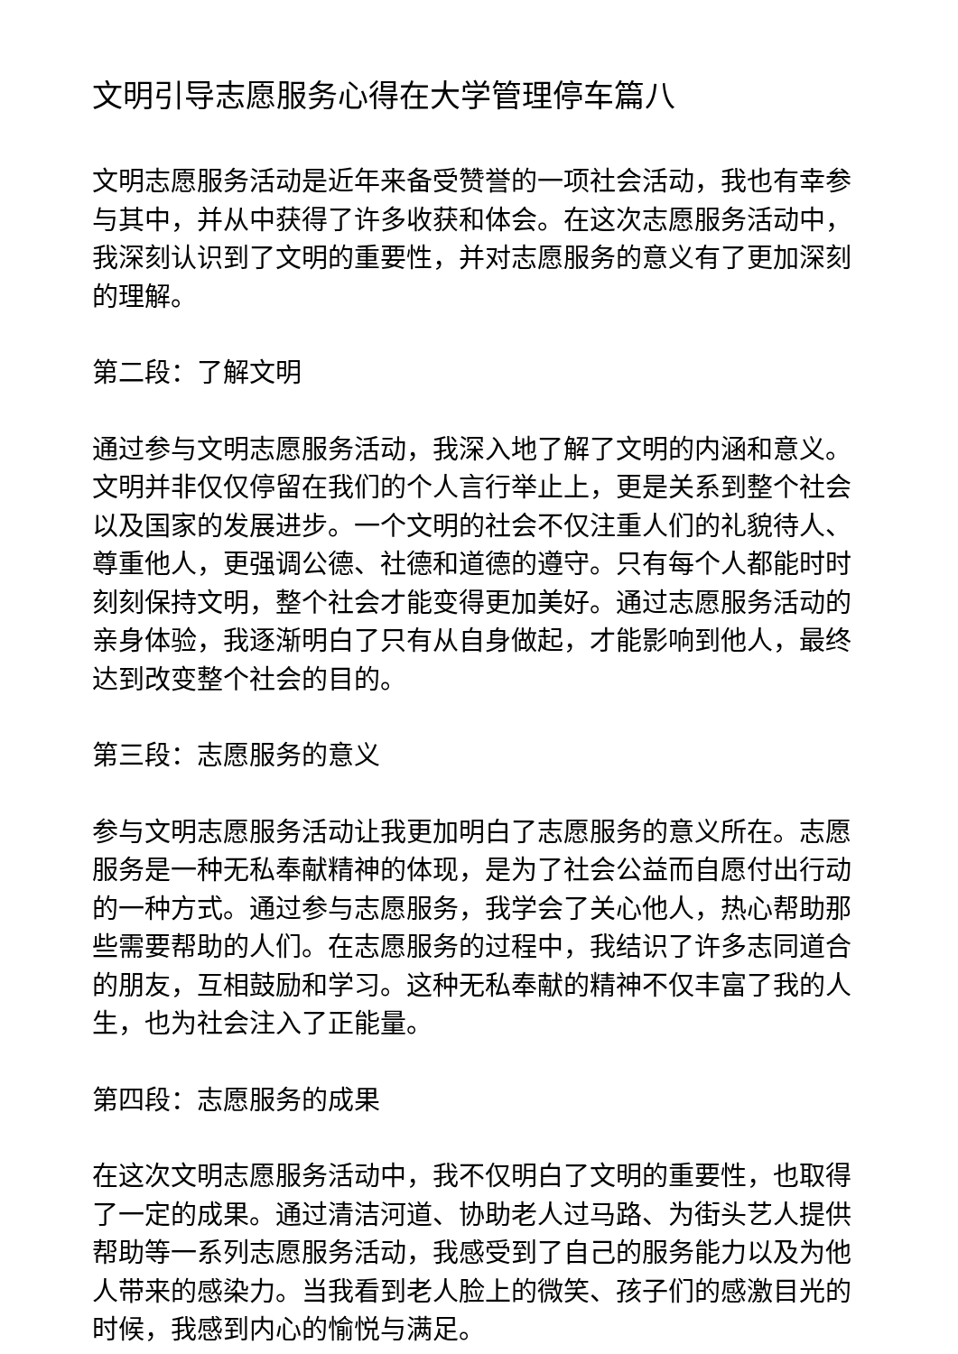文明引导志愿服务心得在大学管理停车篇八
文明志愿服务活动是近年来备受赞誉的一项社会活动，我也有幸参与其中，并从中获得了许多收获和体会。在这次志愿服务活动中，我深刻认识到了文明的重要性，并对志愿服务的意义有了更加深刻的理解。
第二段：了解文明
通过参与文明志愿服务活动，我深入地了解了文明的内涵和意义。文明并非仅仅停留在我们的个人言行举止上，更是关系到整个社会以及国家的发展进步。一个文明的社会不仅注重人们的礼貌待人、尊重他人，更强调公德、社德和道德的遵守。只有每个人都能时时刻刻保持文明，整个社会才能变得更加美好。通过志愿服务活动的亲身体验，我逐渐明白了只有从自身做起，才能影响到他人，最终达到改变整个社会的目的。
第三段：志愿服务的意义
参与文明志愿服务活动让我更加明白了志愿服务的意义所在。志愿服务是一种无私奉献精神的体现，是为了社会公益而自愿付出行动的一种方式。通过参与志愿服务，我学会了关心他人，热心帮助那些需要帮助的人们。在志愿服务的过程中，我结识了许多志同道合的朋友，互相鼓励和学习。这种无私奉献的精神不仅丰富了我的人生，也为社会注入了正能量。
第四段：志愿服务的成果
在这次文明志愿服务活动中，我不仅明白了文明的重要性，也取得了一定的成果。通过清洁河道、协助老人过马路、为街头艺人提供帮助等一系列志愿服务活动，我感受到了自己的服务能力以及为他人带来的感染力。当我看到老人脸上的微笑、孩子们的感激目光的时候，我感到内心的愉悦与满足。